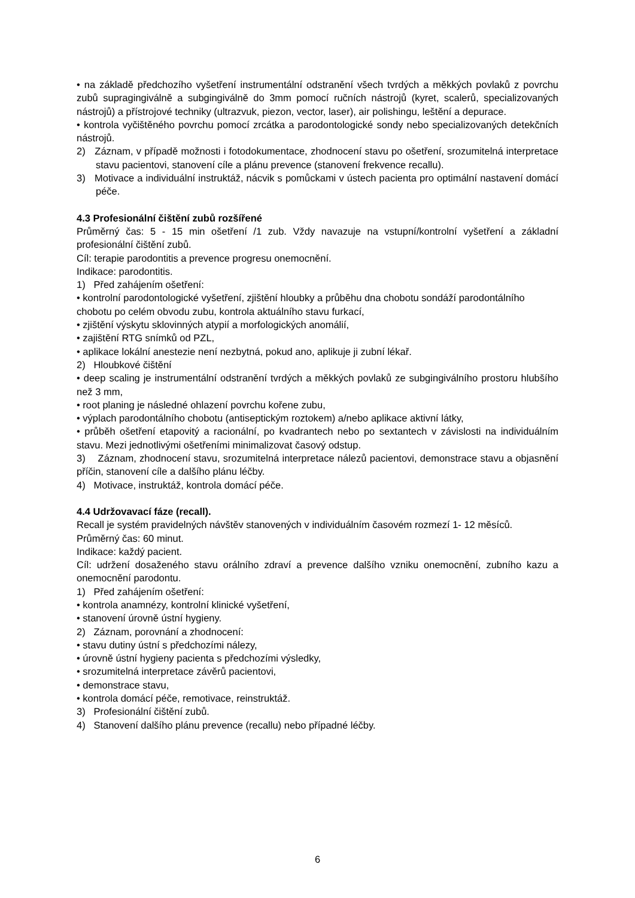• na základě předchozího vyšetření instrumentální odstranění všech tvrdých a měkkých povlaků z povrchu zubů supragingiválně a subgingiválně do 3mm pomocí ručních nástrojů (kyret, scalerů, specializovaných nástrojů) a přístrojové techniky (ultrazvuk, piezon, vector, laser), air polishingu, leštění a depurace.
• kontrola vyčištěného povrchu pomocí zrcátka a parodontologické sondy nebo specializovaných detekčních nástrojů.
2) Záznam, v případě možnosti i fotodokumentace, zhodnocení stavu po ošetření, srozumitelná interpretace stavu pacientovi, stanovení cíle a plánu prevence (stanovení frekvence recallu).
3) Motivace a individuální instruktáž, nácvik s pomůckami v ústech pacienta pro optimální nastavení domácí péče.
4.3 Profesionální čištění zubů rozšířené
Průměrný čas: 5 - 15 min ošetření /1 zub. Vždy navazuje na vstupní/kontrolní vyšetření a základní profesionální čištění zubů.
Cíl: terapie parodontitis a prevence progresu onemocnění.
Indikace: parodontitis.
1) Před zahájením ošetření:
• kontrolní parodontologické vyšetření, zjištění hloubky a průběhu dna chobotu sondáží parodontálního chobotu po celém obvodu zubu, kontrola aktuálního stavu furkací,
• zjištění výskytu sklovinných atypií a morfologických anomálií,
• zajištění RTG snímků od PZL,
• aplikace lokální anestezie není nezbytná, pokud ano, aplikuje ji zubní lékař.
2) Hloubkové čištění
• deep scaling je instrumentální odstranění tvrdých a měkkých povlaků ze subgingiválního prostoru hlubšího než 3 mm,
• root planing je následné ohlazení povrchu kořene zubu,
• výplach parodontálního chobotu (antiseptickým roztokem) a/nebo aplikace aktivní látky,
• průběh ošetření etapovitý a racionální, po kvadrantech nebo po sextantech v závislosti na individuálním stavu. Mezi jednotlivými ošetřeními minimalizovat časový odstup.
3) Záznam, zhodnocení stavu, srozumitelná interpretace nálezů pacientovi, demonstrace stavu a objasnění příčin, stanovení cíle a dalšího plánu léčby.
4) Motivace, instruktáž, kontrola domácí péče.
4.4 Udržovavací fáze (recall).
Recall je systém pravidelných návštěv stanovených v individuálním časovém rozmezí 1- 12 měsíců.
Průměrný čas: 60 minut.
Indikace: každý pacient.
Cíl: udržení dosaženého stavu orálního zdraví a prevence dalšího vzniku onemocnění, zubního kazu a onemocnění parodontu.
1) Před zahájením ošetření:
• kontrola anamnézy, kontrolní klinické vyšetření,
• stanovení úrovně ústní hygieny.
2) Záznam, porovnání a zhodnocení:
• stavu dutiny ústní s předchozími nálezy,
• úrovně ústní hygieny pacienta s předchozími výsledky,
• srozumitelná interpretace závěrů pacientovi,
• demonstrace stavu,
• kontrola domácí péče, remotivace, reinstruktáž.
3) Profesionální čištění zubů.
4) Stanovení dalšího plánu prevence (recallu) nebo případné léčby.
6